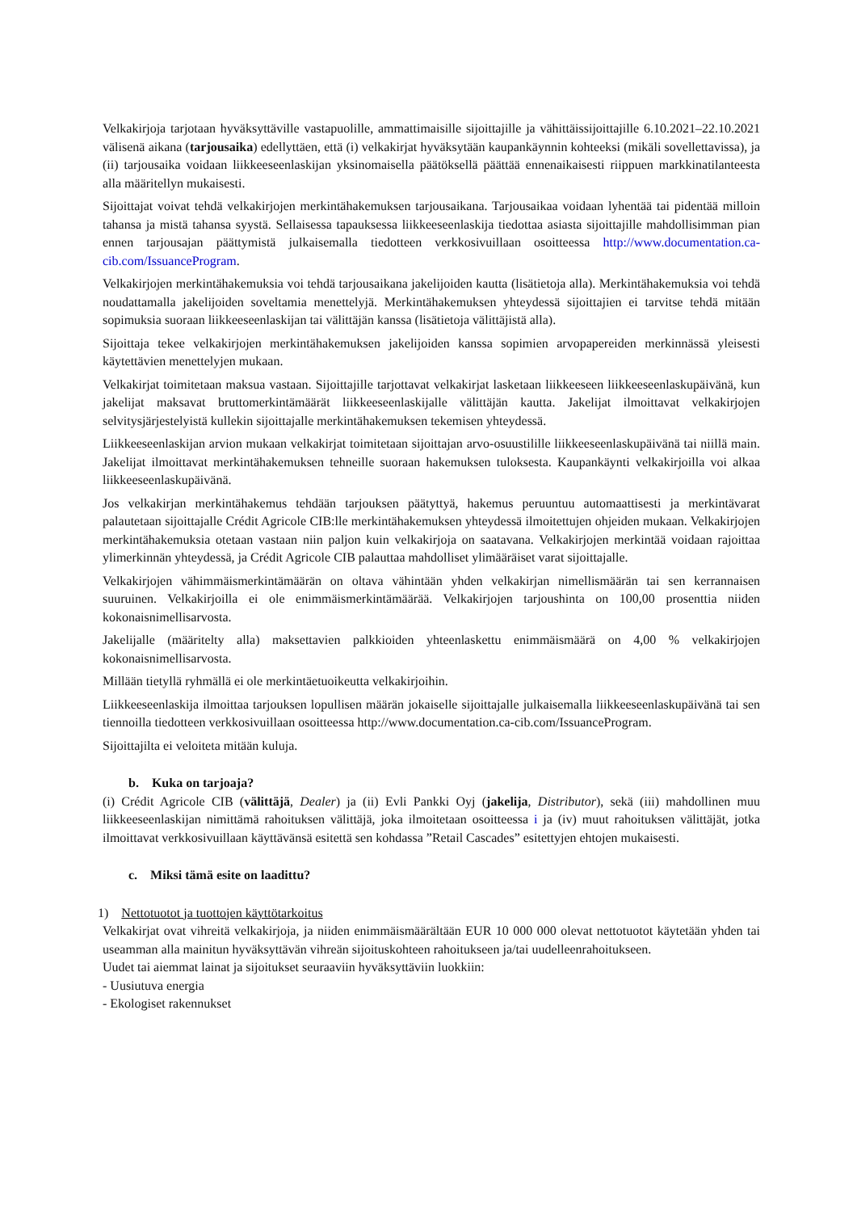Velkakirjoja tarjotaan hyväksyttäville vastapuolille, ammattimaisille sijoittajille ja vähittäissijoittajille 6.10.2021–22.10.2021 välisenä aikana (tarjousaika) edellyttäen, että (i) velkakirjat hyväksytään kaupankäynnin kohteeksi (mikäli sovellettavissa), ja (ii) tarjousaika voidaan liikkeeseenlaskijan yksinomaisella päätöksellä päättää ennenaikaisesti riippuen markkinatilanteesta alla määritellyn mukaisesti.
Sijoittajat voivat tehdä velkakirjojen merkintähakemuksen tarjousaikana. Tarjousaikaa voidaan lyhentää tai pidentää milloin tahansa ja mistä tahansa syystä. Sellaisessa tapauksessa liikkeeseenlaskija tiedottaa asiasta sijoittajille mahdollisimman pian ennen tarjousajan päättymistä julkaisemalla tiedotteen verkkosivuillaan osoitteessa http://www.documentation.ca-cib.com/IssuanceProgram.
Velkakirjojen merkintähakemuksia voi tehdä tarjousaikana jakelijoiden kautta (lisätietoja alla). Merkintähakemuksia voi tehdä noudattamalla jakelijoiden soveltamia menettelyjä. Merkintähakemuksen yhteydessä sijoittajien ei tarvitse tehdä mitään sopimuksia suoraan liikkeeseenlaskijan tai välittäjän kanssa (lisätietoja välittäjistä alla).
Sijoittaja tekee velkakirjojen merkintähakemuksen jakelijoiden kanssa sopimien arvopapereiden merkinnässä yleisesti käytettävien menettelyjen mukaan.
Velkakirjat toimitetaan maksua vastaan. Sijoittajille tarjottavat velkakirjat lasketaan liikkeeseen liikkeeseenlaskupäivänä, kun jakelijat maksavat bruttomerkintämäärät liikkeeseenlaskijalle välittäjän kautta. Jakelijat ilmoittavat velkakirjojen selvitysjärjestelyistä kullekin sijoittajalle merkintähakemuksen tekemisen yhteydessä.
Liikkeeseenlaskijan arvion mukaan velkakirjat toimitetaan sijoittajan arvo-osuustilille liikkeeseenlaskupäivänä tai niillä main. Jakelijat ilmoittavat merkintähakemuksen tehneille suoraan hakemuksen tuloksesta. Kaupankäynti velkakirjoilla voi alkaa liikkeeseenlaskupäivänä.
Jos velkakirjan merkintähakemus tehdään tarjouksen päätyttyä, hakemus peruuntuu automaattisesti ja merkintävarat palautetaan sijoittajalle Crédit Agricole CIB:lle merkintähakemuksen yhteydessä ilmoitettujen ohjeiden mukaan. Velkakirjojen merkintähakemuksia otetaan vastaan niin paljon kuin velkakirjoja on saatavana. Velkakirjojen merkintää voidaan rajoittaa ylimerkinnän yhteydessä, ja Crédit Agricole CIB palauttaa mahdolliset ylimääräiset varat sijoittajalle.
Velkakirjojen vähimmäismerkintämäärän on oltava vähintään yhden velkakirjan nimellismäärän tai sen kerrannaisen suuruinen. Velkakirjoilla ei ole enimmäismerkintämäärää. Velkakirjojen tarjoushinta on 100,00 prosenttia niiden kokonaisnimellisarvosta.
Jakelijalle (määritelty alla) maksettavien palkkioiden yhteenlaskettu enimmäismäärä on 4,00 % velkakirjojen kokonaisnimellisarvosta.
Millään tietyllä ryhmällä ei ole merkintäetuoikeutta velkakirjoihin.
Liikkeeseenlaskija ilmoittaa tarjouksen lopullisen määrän jokaiselle sijoittajalle julkaisemalla liikkeeseenlaskupäivänä tai sen tiennoilla tiedotteen verkkosivuillaan osoitteessa http://www.documentation.ca-cib.com/IssuanceProgram.
Sijoittajilta ei veloiteta mitään kuluja.
b. Kuka on tarjoaja?
(i) Crédit Agricole CIB (välittäjä, Dealer) ja (ii) Evli Pankki Oyj (jakelija, Distributor), sekä (iii) mahdollinen muu liikkeeseenlaskijan nimittämä rahoituksen välittäjä, joka ilmoitetaan osoitteessa i ja (iv) muut rahoituksen välittäjät, jotka ilmoittavat verkkosivuillaan käyttävänsä esitettä sen kohdassa ”Retail Cascades” esitettyjen ehtojen mukaisesti.
c. Miksi tämä esite on laadittu?
1) Nettotuotot ja tuottojen käyttötarkoitus
Velkakirjat ovat vihreitä velkakirjoja, ja niiden enimmäismäärältään EUR 10 000 000 olevat nettotuotot käytetään yhden tai useamman alla mainitun hyväksyttävän vihreän sijoituskohteen rahoitukseen ja/tai uudelleenrahoitukseen.
Uudet tai aiemmat lainat ja sijoitukset seuraaviin hyväksyttäviin luokkiin:
- Uusiutuva energia
- Ekologiset rakennukset